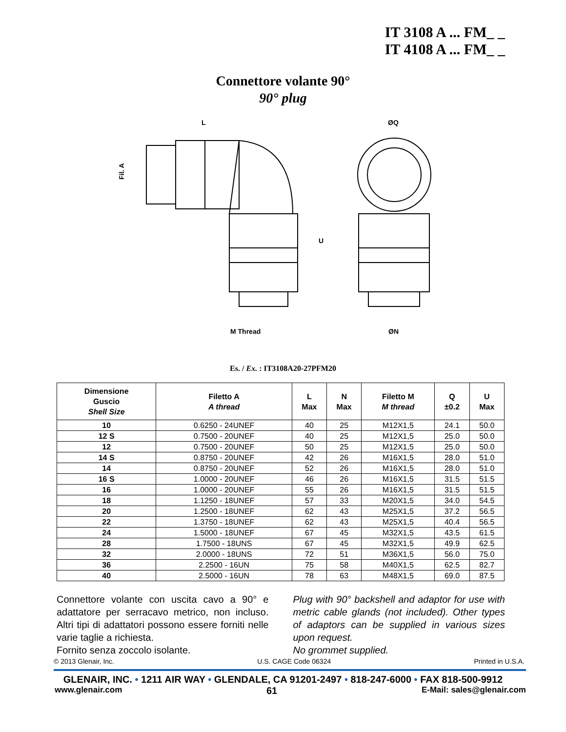IT 3108 A ... FM_ _
IT 4108 A ... FM_ _
Connettore volante 90°
90° plug
L
ØQ
M Thread
ØN
Fil. A
U
Es. / Ex. : IT3108A20-27PFM20
| Dimensione Guscio Shell Size | Filetto A A thread | L Max | N Max | Filetto M M thread | Q ±0.2 | U Max |
| --- | --- | --- | --- | --- | --- | --- |
| 10 | 0.6250 - 24UNEF | 40 | 25 | M12X1,5 | 24.1 | 50.0 |
| 12 S | 0.7500 - 20UNEF | 40 | 25 | M12X1,5 | 25.0 | 50.0 |
| 12 | 0.7500 - 20UNEF | 50 | 25 | M12X1,5 | 25.0 | 50.0 |
| 14 S | 0.8750 - 20UNEF | 42 | 26 | M16X1,5 | 28.0 | 51.0 |
| 14 | 0.8750 - 20UNEF | 52 | 26 | M16X1,5 | 28.0 | 51.0 |
| 16 S | 1.0000 - 20UNEF | 46 | 26 | M16X1,5 | 31.5 | 51.5 |
| 16 | 1.0000 - 20UNEF | 55 | 26 | M16X1,5 | 31.5 | 51.5 |
| 18 | 1.1250 - 18UNEF | 57 | 33 | M20X1,5 | 34.0 | 54.5 |
| 20 | 1.2500 - 18UNEF | 62 | 43 | M25X1,5 | 37.2 | 56.5 |
| 22 | 1.3750 - 18UNEF | 62 | 43 | M25X1,5 | 40.4 | 56.5 |
| 24 | 1.5000 - 18UNEF | 67 | 45 | M32X1,5 | 43.5 | 61.5 |
| 28 | 1.7500 - 18UNS | 67 | 45 | M32X1,5 | 49.9 | 62.5 |
| 32 | 2.0000 - 18UNS | 72 | 51 | M36X1,5 | 56.0 | 75.0 |
| 36 | 2.2500 - 16UN | 75 | 58 | M40X1,5 | 62.5 | 82.7 |
| 40 | 2.5000 - 16UN | 78 | 63 | M48X1,5 | 69.0 | 87.5 |
Connettore volante con uscita cavo a 90° e adattatore per serracavo metrico, non incluso. Altri tipi di adattatori possono essere forniti nelle varie taglie a richiesta.
Fornito senza zoccolo isolante.
Plug with 90° backshell and adaptor for use with metric cable glands (not included). Other types of adaptors can be supplied in various sizes upon request.
No grommet supplied.
© 2013 Glenair, Inc. U.S. CAGE Code 06324 Printed in U.S.A.
GLENAIR, INC. • 1211 AIR WAY • GLENDALE, CA 91201-2497 • 818-247-6000 • FAX 818-500-9912
www.glenair.com 61 E-Mail: sales@glenair.com